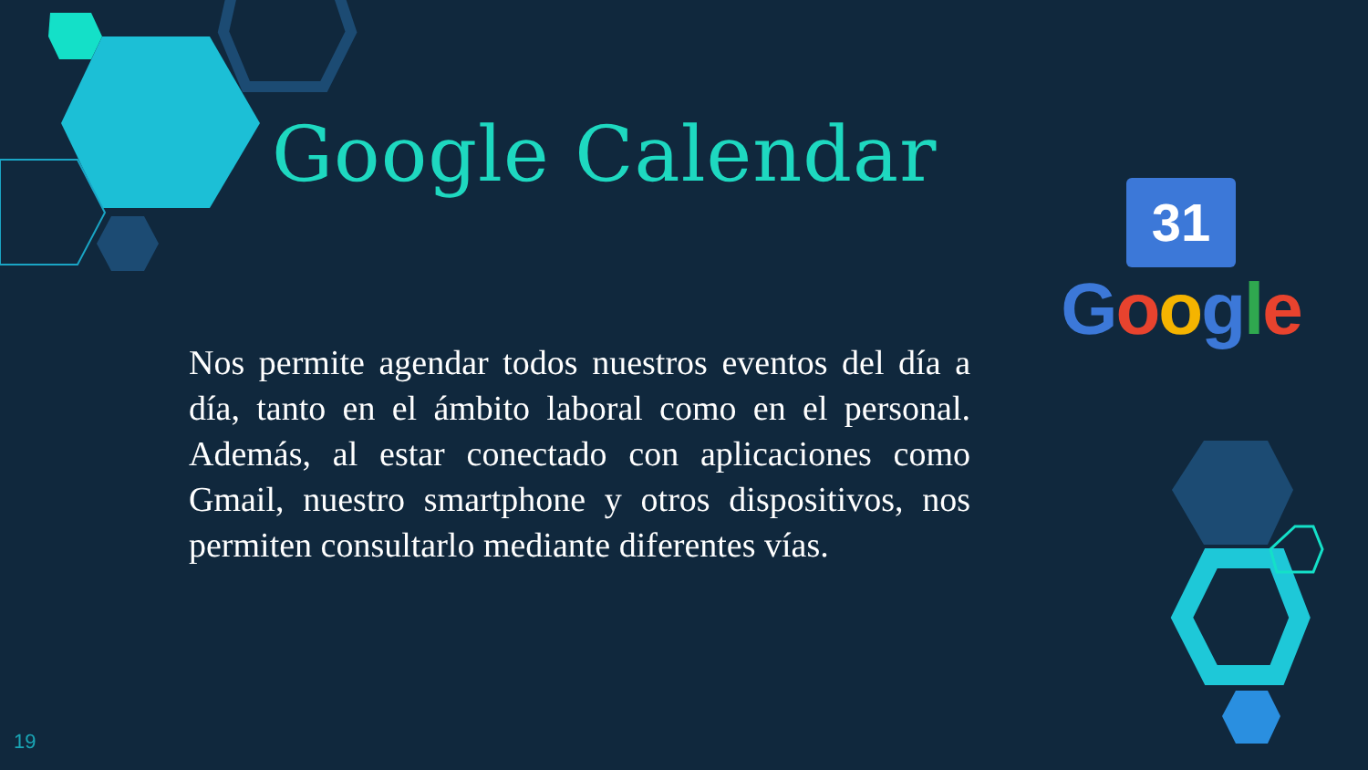Google Calendar
31
Google
Nos permite agendar todos nuestros eventos del día a día, tanto en el ámbito laboral como en el personal. Además, al estar conectado con aplicaciones como Gmail, nuestro smartphone y otros dispositivos, nos permiten consultarlo mediante diferentes vías.
19